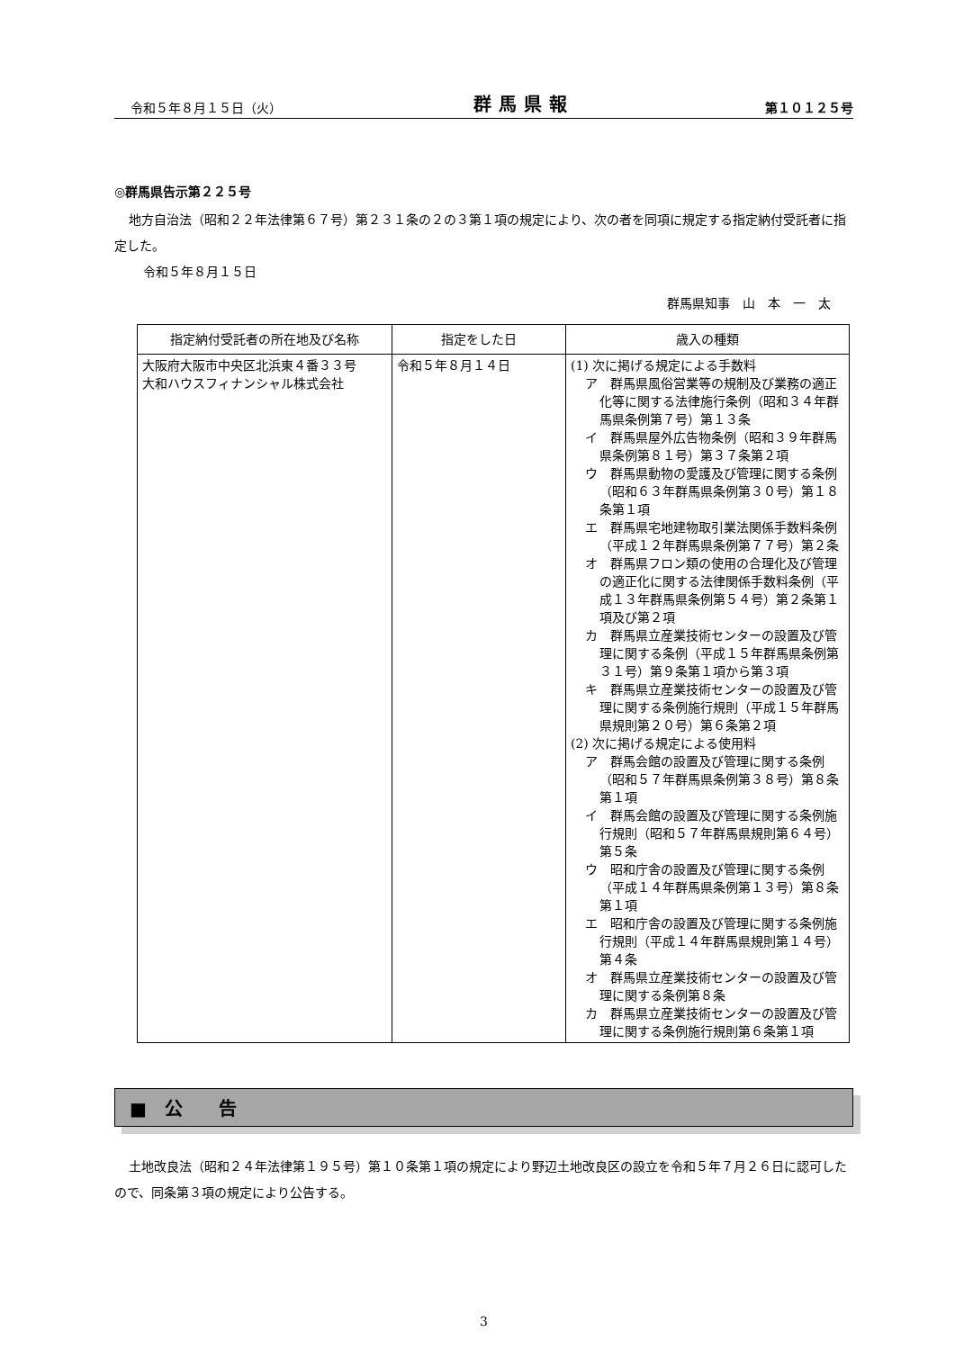令和５年８月１５日（火） 群馬県報 第１０１２５号
◎群馬県告示第２２５号
地方自治法（昭和２２年法律第６７号）第２３１条の２の３第１項の規定により、次の者を同項に規定する指定納付受託者に指定した。
令和５年８月１５日
群馬県知事　山　本　一　太
| 指定納付受託者の所在地及び名称 | 指定をした日 | 歳入の種類 |
| --- | --- | --- |
| 大阪府大阪市中央区北浜東４番３３号 大和ハウスフィナンシャル株式会社 | 令和５年８月１４日 | (1) 次に掲げる規定による手数料 ア 群馬県風俗営業等の規制及び業務の適正化等に関する法律施行条例（昭和３４年群馬県条例第７号）第１３条 イ 群馬県屋外広告物条例（昭和３９年群馬県条例第８１号）第３７条第２項 ウ 群馬県動物の愛護及び管理に関する条例（昭和６３年群馬県条例第３０号）第１８条第１項 エ 群馬県宅地建物取引業法関係手数料条例（平成１２年群馬県条例第７７号）第２条 オ 群馬県フロン類の使用の合理化及び管理の適正化に関する法律関係手数料条例（平成１３年群馬県条例第５４号）第２条第１項及び第２項 カ 群馬県立産業技術センターの設置及び管理に関する条例（平成１５年群馬県条例第３１号）第９条第１項から第３項 キ 群馬県立産業技術センターの設置及び管理に関する条例施行規則（平成１５年群馬県規則第２０号）第６条第２項 (2) 次に掲げる規定による使用料 ア 群馬会館の設置及び管理に関する条例（昭和５７年群馬県条例第３８号）第８条第１項 イ 群馬会館の設置及び管理に関する条例施行規則（昭和５７年群馬県規則第６４号）第５条 ウ 昭和庁舎の設置及び管理に関する条例（平成１４年群馬県条例第１３号）第８条第１項 エ 昭和庁舎の設置及び管理に関する条例施行規則（平成１４年群馬県規則第１４号）第４条 オ 群馬県立産業技術センターの設置及び管理に関する条例第８条 カ 群馬県立産業技術センターの設置及び管理に関する条例施行規則第６条第１項 |
■　公　　告
土地改良法（昭和２４年法律第１９５号）第１０条第１項の規定により野辺土地改良区の設立を令和５年７月２６日に認可したので、同条第３項の規定により公告する。
3